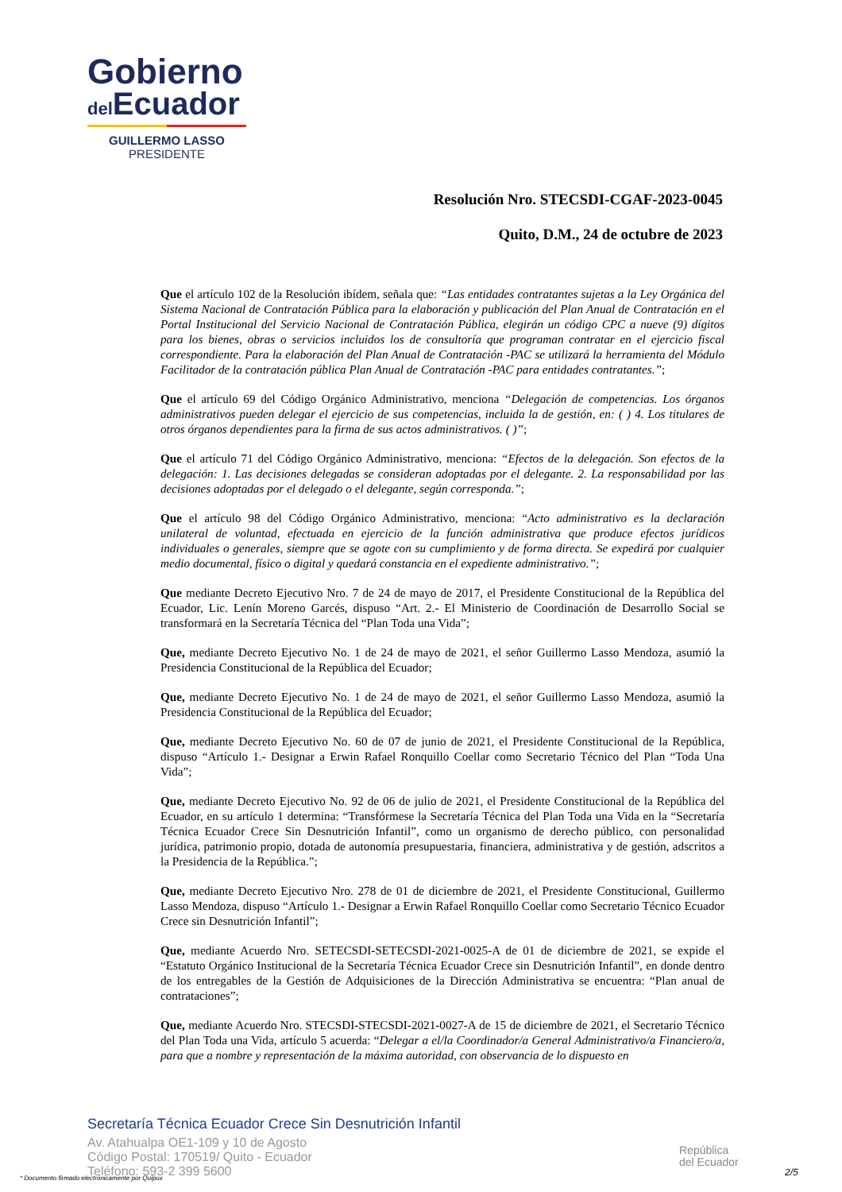Gobierno
del Ecuador
GUILLERMO LASSO
PRESIDENTE
Resolución Nro. STECSDI-CGAF-2023-0045
Quito, D.M., 24 de octubre de 2023
Que el artículo 102 de la Resolución ibídem, señala que: “Las entidades contratantes sujetas a la Ley Orgánica del Sistema Nacional de Contratación Pública para la elaboración y publicación del Plan Anual de Contratación en el Portal Institucional del Servicio Nacional de Contratación Pública, elegirán un código CPC a nueve (9) dígitos para los bienes, obras o servicios incluidos los de consultoría que programan contratar en el ejercicio fiscal correspondiente. Para la elaboración del Plan Anual de Contratación -PAC se utilizará la herramienta del Módulo Facilitador de la contratación pública Plan Anual de Contratación -PAC para entidades contratantes.”;
Que el artículo 69 del Código Orgánico Administrativo, menciona “Delegación de competencias. Los órganos administrativos pueden delegar el ejercicio de sus competencias, incluida la de gestión, en: ( ) 4. Los titulares de otros órganos dependientes para la firma de sus actos administrativos. ( )”;
Que el artículo 71 del Código Orgánico Administrativo, menciona: “Efectos de la delegación. Son efectos de la delegación: 1. Las decisiones delegadas se consideran adoptadas por el delegante. 2. La responsabilidad por las decisiones adoptadas por el delegado o el delegante, según corresponda.”;
Que el artículo 98 del Código Orgánico Administrativo, menciona: “Acto administrativo es la declaración unilateral de voluntad, efectuada en ejercicio de la función administrativa que produce efectos jurídicos individuales o generales, siempre que se agote con su cumplimiento y de forma directa. Se expedirá por cualquier medio documental, físico o digital y quedará constancia en el expediente administrativo.”;
Que mediante Decreto Ejecutivo Nro. 7 de 24 de mayo de 2017, el Presidente Constitucional de la República del Ecuador, Lic. Lenín Moreno Garcés, dispuso “Art. 2.- El Ministerio de Coordinación de Desarrollo Social se transformará en la Secretaría Técnica del “Plan Toda una Vida”;
Que, mediante Decreto Ejecutivo No. 1 de 24 de mayo de 2021, el señor Guillermo Lasso Mendoza, asumió la Presidencia Constitucional de la República del Ecuador;
Que, mediante Decreto Ejecutivo No. 1 de 24 de mayo de 2021, el señor Guillermo Lasso Mendoza, asumió la Presidencia Constitucional de la República del Ecuador;
Que, mediante Decreto Ejecutivo No. 60 de 07 de junio de 2021, el Presidente Constitucional de la República, dispuso “Artículo 1.- Designar a Erwin Rafael Ronquillo Coellar como Secretario Técnico del Plan “Toda Una Vida”;
Que, mediante Decreto Ejecutivo No. 92 de 06 de julio de 2021, el Presidente Constitucional de la República del Ecuador, en su artículo 1 determina: “Transfórmese la Secretaría Técnica del Plan Toda una Vida en la “Secretaría Técnica Ecuador Crece Sin Desnutrición Infantil”, como un organismo de derecho público, con personalidad jurídica, patrimonio propio, dotada de autonomía presupuestaria, financiera, administrativa y de gestión, adscritos a la Presidencia de la República.”;
Que, mediante Decreto Ejecutivo Nro. 278 de 01 de diciembre de 2021, el Presidente Constitucional, Guillermo Lasso Mendoza, dispuso “Artículo 1.- Designar a Erwin Rafael Ronquillo Coellar como Secretario Técnico Ecuador Crece sin Desnutrición Infantil”;
Que, mediante Acuerdo Nro. SETECSDI-SETECSDI-2021-0025-A de 01 de diciembre de 2021, se expide el “Estatuto Orgánico Institucional de la Secretaría Técnica Ecuador Crece sin Desnutrición Infantil”, en donde dentro de los entregables de la Gestión de Adquisiciones de la Dirección Administrativa se encuentra: “Plan anual de contrataciones”;
Que, mediante Acuerdo Nro. STECSDI-STECSDI-2021-0027-A de 15 de diciembre de 2021, el Secretario Técnico del Plan Toda una Vida, artículo 5 acuerda: “Delegar a el/la Coordinador/a General Administrativo/a Financiero/a, para que a nombre y representación de la máxima autoridad, con observancia de lo dispuesto en
Secretaría Técnica Ecuador Crece Sin Desnutrición Infantil
Av. Atahualpa OE1-109 y 10 de Agosto
Código Postal: 170519/ Quito - Ecuador
Teléfono: 593-2 399 5600
República
del Ecuador
* Documento firmado electrónicamente por Quipux
2/5